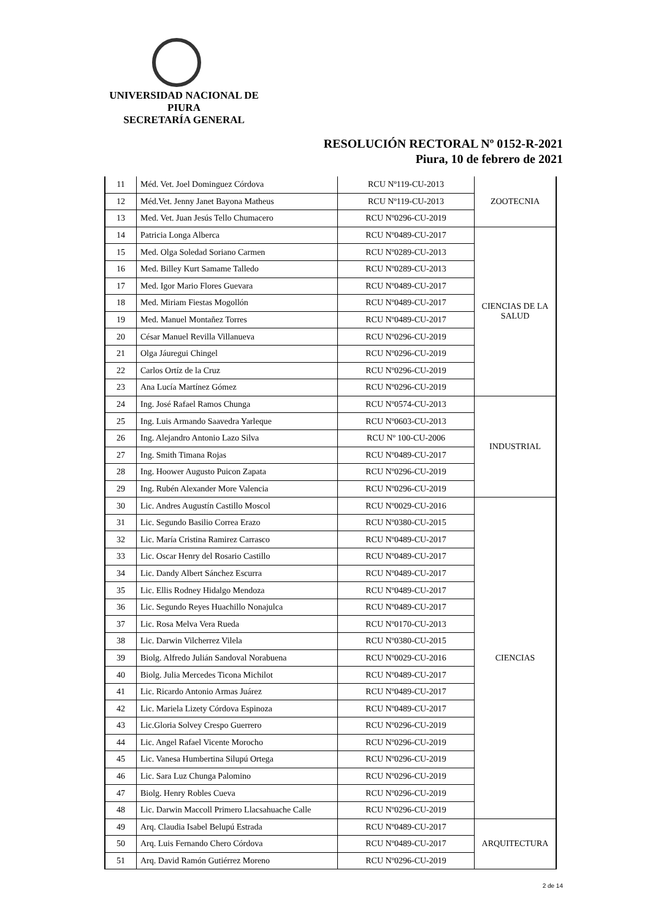UNIVERSIDAD NACIONAL DE PIURA
SECRETARÍA GENERAL
RESOLUCIÓN RECTORAL Nº 0152-R-2021
Piura, 10 de febrero de 2021
| 11 | Méd. Vet. Joel Dominguez Córdova | RCU Nº119-CU-2013 | ZOOTECNIA |
| 12 | Méd.Vet. Jenny Janet Bayona Matheus | RCU Nº119-CU-2013 | |
| 13 | Med. Vet. Juan Jesús Tello Chumacero | RCU Nº0296-CU-2019 | |
| 14 | Patricia Longa Alberca | RCU Nº0489-CU-2017 | CIENCIAS DE LA SALUD |
| 15 | Med. Olga Soledad Soriano Carmen | RCU Nº0289-CU-2013 | |
| 16 | Med. Billey Kurt Samame Talledo | RCU Nº0289-CU-2013 | |
| 17 | Med. Igor Mario Flores Guevara | RCU Nº0489-CU-2017 | |
| 18 | Med. Miriam Fiestas Mogollón | RCU Nº0489-CU-2017 | |
| 19 | Med. Manuel Montañez Torres | RCU Nº0489-CU-2017 | |
| 20 | César Manuel Revilla Villanueva | RCU Nº0296-CU-2019 | |
| 21 | Olga Jáuregui Chingel | RCU Nº0296-CU-2019 | |
| 22 | Carlos Ortíz de la Cruz | RCU Nº0296-CU-2019 | |
| 23 | Ana Lucía Martínez Gómez | RCU Nº0296-CU-2019 | |
| 24 | Ing. José Rafael Ramos Chunga | RCU Nº0574-CU-2013 | INDUSTRIAL |
| 25 | Ing. Luis Armando Saavedra Yarleque | RCU Nº0603-CU-2013 | |
| 26 | Ing. Alejandro Antonio Lazo Silva | RCU Nº 100-CU-2006 | |
| 27 | Ing. Smith Timana Rojas | RCU Nº0489-CU-2017 | |
| 28 | Ing. Hoower Augusto Puicon Zapata | RCU Nº0296-CU-2019 | |
| 29 | Ing. Rubén Alexander More Valencia | RCU Nº0296-CU-2019 | |
| 30 | Lic. Andres Augustín Castillo Moscol | RCU Nº0029-CU-2016 | CIENCIAS |
| 31 | Lic. Segundo Basilio Correa Erazo | RCU Nº0380-CU-2015 | |
| 32 | Lic. María Cristina Ramirez Carrasco | RCU Nº0489-CU-2017 | |
| 33 | Lic. Oscar Henry del Rosario Castillo | RCU Nº0489-CU-2017 | |
| 34 | Lic. Dandy Albert Sánchez Escurra | RCU Nº0489-CU-2017 | |
| 35 | Lic. Ellis Rodney Hidalgo Mendoza | RCU Nº0489-CU-2017 | |
| 36 | Lic. Segundo Reyes Huachillo Nonajulca | RCU Nº0489-CU-2017 | |
| 37 | Lic. Rosa Melva Vera Rueda | RCU Nº0170-CU-2013 | |
| 38 | Lic. Darwin Vilcherrez Vilela | RCU Nº0380-CU-2015 | |
| 39 | Biolg. Alfredo Julián Sandoval Norabuena | RCU Nº0029-CU-2016 | |
| 40 | Biolg. Julia Mercedes Ticona Michilot | RCU Nº0489-CU-2017 | |
| 41 | Lic. Ricardo Antonio Armas Juárez | RCU Nº0489-CU-2017 | |
| 42 | Lic. Mariela Lizety Córdova Espinoza | RCU Nº0489-CU-2017 | |
| 43 | Lic.Gloria Solvey Crespo Guerrero | RCU Nº0296-CU-2019 | |
| 44 | Lic. Angel Rafael Vicente Morocho | RCU Nº0296-CU-2019 | |
| 45 | Lic. Vanesa Humbertina Silupú Ortega | RCU Nº0296-CU-2019 | |
| 46 | Lic. Sara Luz Chunga Palomino | RCU Nº0296-CU-2019 | |
| 47 | Biolg. Henry Robles Cueva | RCU Nº0296-CU-2019 | |
| 48 | Lic. Darwin Maccoll Primero Llacsahuache Calle | RCU Nº0296-CU-2019 | |
| 49 | Arq. Claudia Isabel Belupú Estrada | RCU Nº0489-CU-2017 | ARQUITECTURA |
| 50 | Arq. Luis Fernando Chero Córdova | RCU Nº0489-CU-2017 | |
| 51 | Arq. David Ramón Gutiérrez Moreno | RCU Nº0296-CU-2019 | |
2 de 14